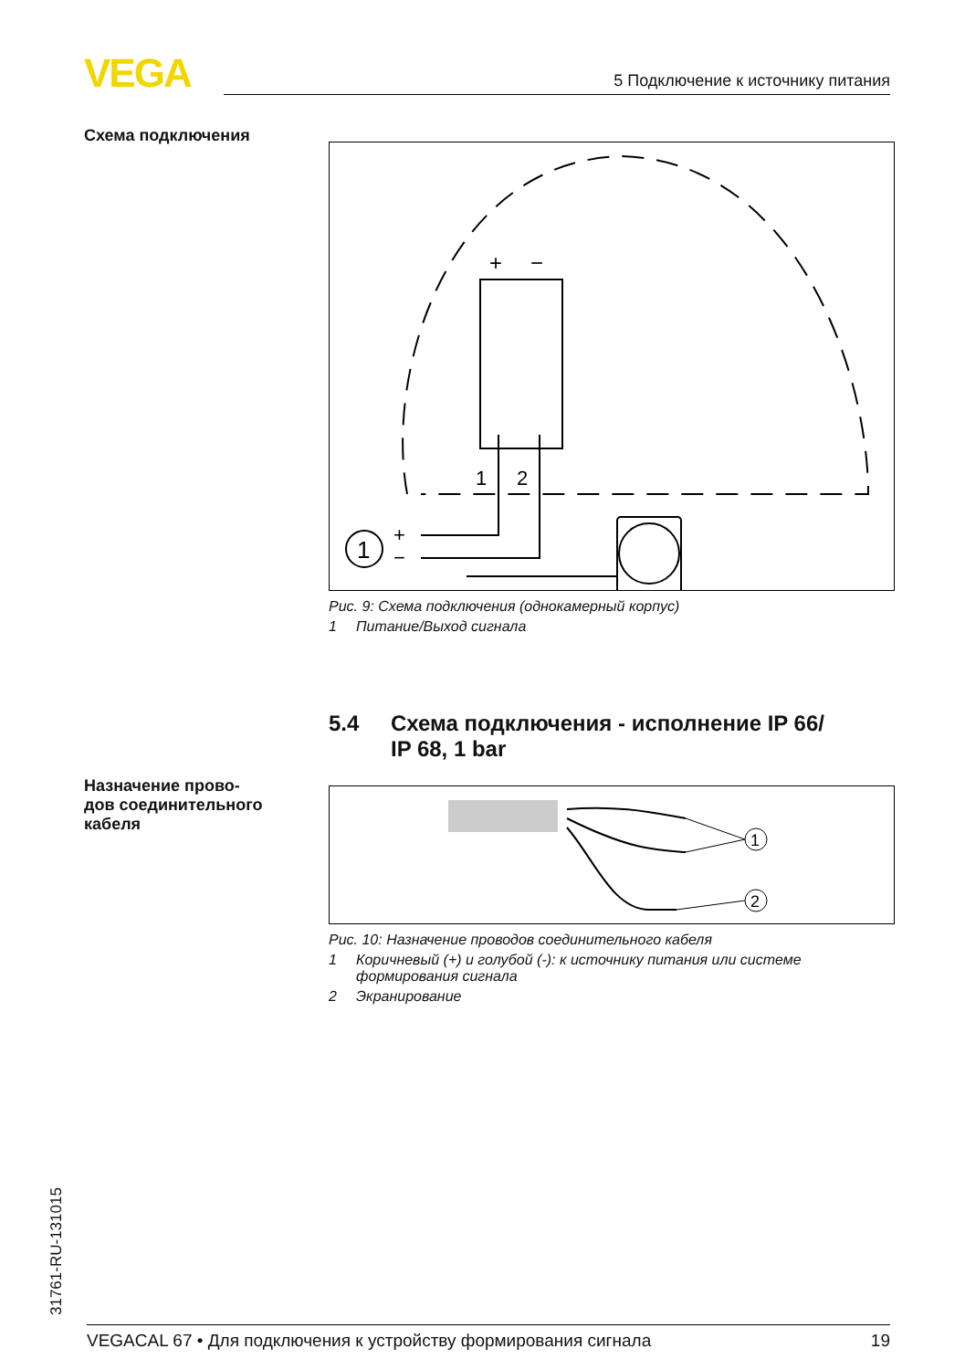VEGA 5 Подключение к источнику питания
Схема подключения
+
−
1
2
1
+
−
Рис. 9: Схема подключения (однокамерный корпус)
1 Питание/Выход сигнала
5.4 Схема подключения - исполнение IP 66/
IP 68, 1 bar
Назначение прово-
дов соединительного
кабеля
1
2
Рис. 10: Назначение проводов соединительного кабеля
1 Коричневый (+) и голубой (-): к источнику питания или системе
формирования сигнала
2 Экранирование
31761-RU-131015 VEGACAL 67 • Для подключения к устройству формирования сигнала 19